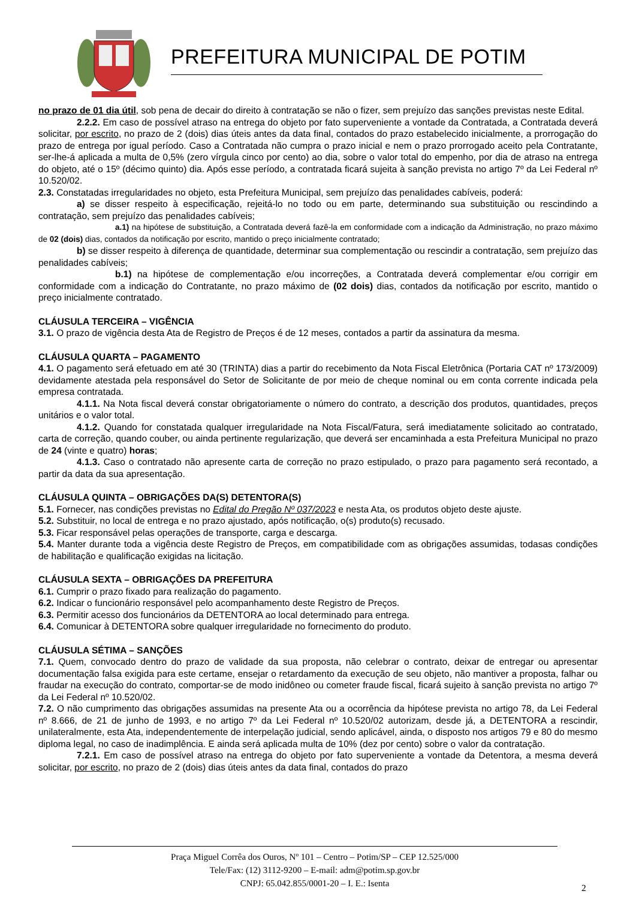PREFEITURA MUNICIPAL DE POTIM
no prazo de 01 dia útil, sob pena de decair do direito à contratação se não o fizer, sem prejuízo das sanções previstas neste Edital.
2.2.2. Em caso de possível atraso na entrega do objeto por fato superveniente a vontade da Contratada, a Contratada deverá solicitar, por escrito, no prazo de 2 (dois) dias úteis antes da data final, contados do prazo estabelecido inicialmente, a prorrogação do prazo de entrega por igual período. Caso a Contratada não cumpra o prazo inicial e nem o prazo prorrogado aceito pela Contratante, ser-lhe-á aplicada a multa de 0,5% (zero vírgula cinco por cento) ao dia, sobre o valor total do empenho, por dia de atraso na entrega do objeto, até o 15º (décimo quinto) dia. Após esse período, a contratada ficará sujeita à sanção prevista no artigo 7º da Lei Federal nº 10.520/02.
2.3. Constatadas irregularidades no objeto, esta Prefeitura Municipal, sem prejuízo das penalidades cabíveis, poderá:
a) se disser respeito à especificação, rejeitá-lo no todo ou em parte, determinando sua substituição ou rescindindo a contratação, sem prejuízo das penalidades cabíveis;
a.1) na hipótese de substituição, a Contratada deverá fazê-la em conformidade com a indicação da Administração, no prazo máximo de 02 (dois) dias, contados da notificação por escrito, mantido o preço inicialmente contratado;
b) se disser respeito à diferença de quantidade, determinar sua complementação ou rescindir a contratação, sem prejuízo das penalidades cabíveis;
b.1) na hipótese de complementação e/ou incorreções, a Contratada deverá complementar e/ou corrigir em conformidade com a indicação do Contratante, no prazo máximo de (02 dois) dias, contados da notificação por escrito, mantido o preço inicialmente contratado.
CLÁUSULA TERCEIRA – VIGÊNCIA
3.1. O prazo de vigência desta Ata de Registro de Preços é de 12 meses, contados a partir da assinatura da mesma.
CLÁUSULA QUARTA – PAGAMENTO
4.1. O pagamento será efetuado em até 30 (TRINTA) dias a partir do recebimento da Nota Fiscal Eletrônica (Portaria CAT nº 173/2009) devidamente atestada pela responsável do Setor de Solicitante de por meio de cheque nominal ou em conta corrente indicada pela empresa contratada.
4.1.1. Na Nota fiscal deverá constar obrigatoriamente o número do contrato, a descrição dos produtos, quantidades, preços unitários e o valor total.
4.1.2. Quando for constatada qualquer irregularidade na Nota Fiscal/Fatura, será imediatamente solicitado ao contratado, carta de correção, quando couber, ou ainda pertinente regularização, que deverá ser encaminhada a esta Prefeitura Municipal no prazo de 24 (vinte e quatro) horas;
4.1.3. Caso o contratado não apresente carta de correção no prazo estipulado, o prazo para pagamento será recontado, a partir da data da sua apresentação.
CLÁUSULA QUINTA – OBRIGAÇÕES DA(S) DETENTORA(S)
5.1. Fornecer, nas condições previstas no Edital do Pregão Nº 037/2023 e nesta Ata, os produtos objeto deste ajuste.
5.2. Substituir, no local de entrega e no prazo ajustado, após notificação, o(s) produto(s) recusado.
5.3. Ficar responsável pelas operações de transporte, carga e descarga.
5.4. Manter durante toda a vigência deste Registro de Preços, em compatibilidade com as obrigações assumidas, todasas condições de habilitação e qualificação exigidas na licitação.
CLÁUSULA SEXTA – OBRIGAÇÕES DA PREFEITURA
6.1. Cumprir o prazo fixado para realização do pagamento.
6.2. Indicar o funcionário responsável pelo acompanhamento deste Registro de Preços.
6.3. Permitir acesso dos funcionários da DETENTORA ao local determinado para entrega.
6.4. Comunicar à DETENTORA sobre qualquer irregularidade no fornecimento do produto.
CLÁUSULA SÉTIMA – SANÇÕES
7.1. Quem, convocado dentro do prazo de validade da sua proposta, não celebrar o contrato, deixar de entregar ou apresentar documentação falsa exigida para este certame, ensejar o retardamento da execução de seu objeto, não mantiver a proposta, falhar ou fraudar na execução do contrato, comportar-se de modo inidôneo ou cometer fraude fiscal, ficará sujeito à sanção prevista no artigo 7º da Lei Federal nº 10.520/02.
7.2. O não cumprimento das obrigações assumidas na presente Ata ou a ocorrência da hipótese prevista no artigo 78, da Lei Federal nº 8.666, de 21 de junho de 1993, e no artigo 7º da Lei Federal nº 10.520/02 autorizam, desde já, a DETENTORA a rescindir, unilateralmente, esta Ata, independentemente de interpelação judicial, sendo aplicável, ainda, o disposto nos artigos 79 e 80 do mesmo diploma legal, no caso de inadimplência. E ainda será aplicada multa de 10% (dez por cento) sobre o valor da contratação.
7.2.1. Em caso de possível atraso na entrega do objeto por fato superveniente a vontade da Detentora, a mesma deverá solicitar, por escrito, no prazo de 2 (dois) dias úteis antes da data final, contados do prazo
Praça Miguel Corrêa dos Ouros, Nº 101 – Centro – Potim/SP – CEP 12.525/000
Tele/Fax: (12) 3112-9200 – E-mail: adm@potim.sp.gov.br
CNPJ: 65.042.855/0001-20 – I. E.: Isenta
2